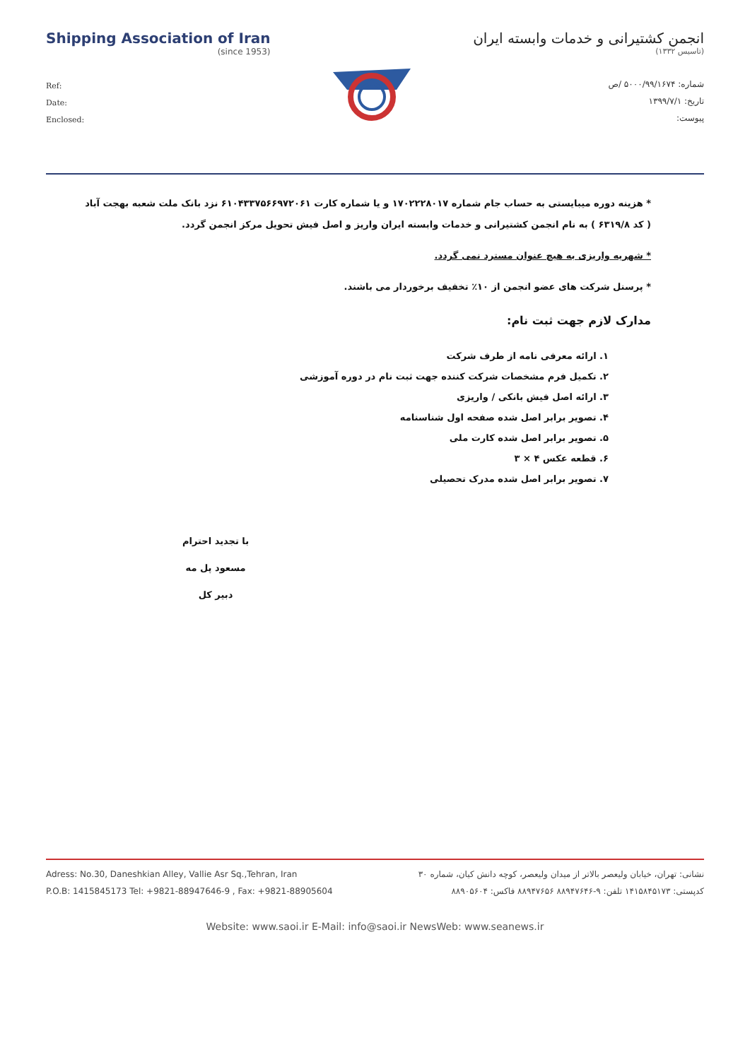Shipping Association of Iran
(since 1953)
Ref:
Date:
Enclosed:
انجمن کشتیرانی و خدمات وابسته ایران
(تاسیس ۱۳۳۲)
شماره: ۵۰۰۰/۹۹/۱۶۷۴ /ص
تاریخ: ۱۳۹۹/۷/۱
پیوست:
* هزینه دوره میبایستی به حساب جام شماره ۱۷۰۲۲۲۸۰۱۷ و یا شماره کارت ۶۱۰۴۳۳۷۵۶۶۹۷۲۰۶۱ نزد بانک ملت شعبه بهجت آباد ( کد ۶۳۱۹/۸ ) به نام انجمن کشتیرانی و خدمات وابسته ایران واریز و اصل فیش تحویل مرکز انجمن گردد.
* شهریه واریزی به هیچ عنوان مسترد نمی گردد.
* پرسنل شرکت های عضو انجمن از ۱۰٪ تخفیف برخوردار می باشند.
مدارک لازم جهت ثبت نام:
۱. ارائه معرفی نامه از طرف شرکت
۲. تکمیل فرم مشخصات شرکت کننده جهت ثبت نام در دوره آموزشی
۳. ارائه اصل فیش بانکی / واریزی
۴. تصویر برابر اصل شده صفحه اول شناسنامه
۵. تصویر برابر اصل شده کارت ملی
۶. قطعه عکس ۴ × ۳
۷. تصویر برابر اصل شده مدرک تحصیلی
با تجدید احترام
مسعود پل مه
دبیر کل
Adress: No.30, Daneshkian Alley, Vallie Asr Sq.,Tehran, Iran
P.O.B: 1415845173 Tel: +9821-88947646-9 , Fax: +9821-88905604 نشانی: تهران، خیابان ولیعصر بالاتر از میدان ولیعصر، کوچه دانش کیان، شماره ۳۰
کدپستی: ۱۴۱۵۸۴۵۱۷۳ تلفن: ۹-۸۸۹۴۷۶۴۶ ۸۸۹۴۷۶۵۶ فاکس: ۸۸۹۰۵۶۰۴
Website: www.saoi.ir E-Mail: info@saoi.ir NewsWeb: www.seanews.ir